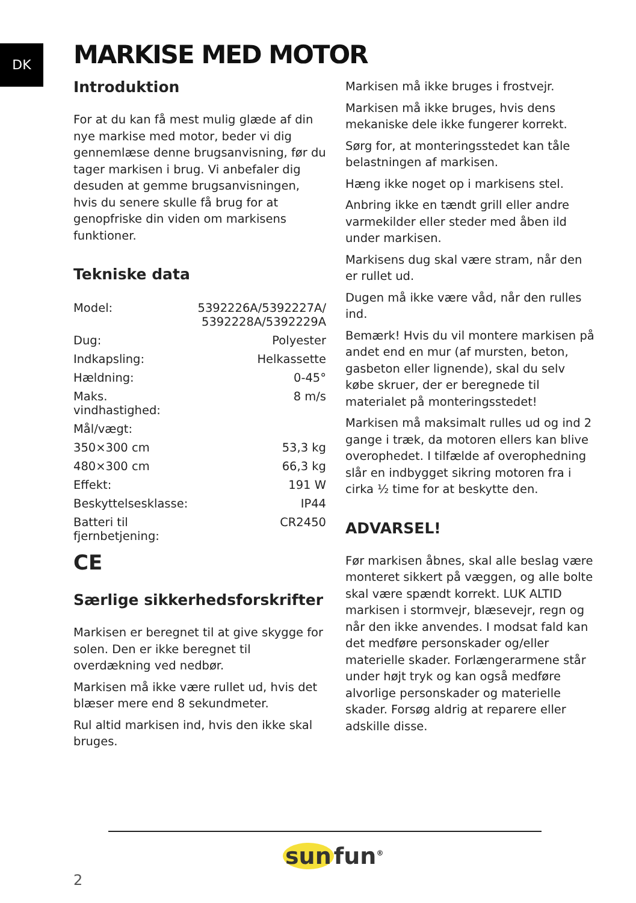DK MARKISE MED MOTOR
Introduktion
For at du kan få mest mulig glæde af din nye markise med motor, beder vi dig gennemlæse denne brugsanvisning, før du tager markisen i brug. Vi anbefaler dig desuden at gemme brugsanvisningen, hvis du senere skulle få brug for at genopfriske din viden om markisens funktioner.
Tekniske data
| Model: | 5392226A/5392227A/ 5392228A/5392229A |
| Dug: | Polyester |
| Indkapsling: | Helkassette |
| Hældning: | 0-45° |
| Maks. vindhastighed: | 8 m/s |
| Mål/vægt: | |
| 350×300 cm | 53,3 kg |
| 480×300 cm | 66,3 kg |
| Effekt: | 191 W |
| Beskyttelsesklasse: | IP44 |
| Batteri til fjernbetjening: | CR2450 |
CE
Særlige sikkerhedsforskrifter
Markisen er beregnet til at give skygge for solen. Den er ikke beregnet til overdækning ved nedbør.
Markisen må ikke være rullet ud, hvis det blæser mere end 8 sekundmeter.
Rul altid markisen ind, hvis den ikke skal bruges.
Markisen må ikke bruges i frostvejr.
Markisen må ikke bruges, hvis dens mekaniske dele ikke fungerer korrekt.
Sørg for, at monteringsstedet kan tåle belastningen af markisen.
Hæng ikke noget op i markisens stel.
Anbring ikke en tændt grill eller andre varmekilder eller steder med åben ild under markisen.
Markisens dug skal være stram, når den er rullet ud.
Dugen må ikke være våd, når den rulles ind.
Bemærk! Hvis du vil montere markisen på andet end en mur (af mursten, beton, gasbeton eller lignende), skal du selv købe skruer, der er beregnede til materialet på monteringsstedet!
Markisen må maksimalt rulles ud og ind 2 gange i træk, da motoren ellers kan blive overophedet. I tilfælde af overophedning slår en indbygget sikring motoren fra i cirka ½ time for at beskytte den.
ADVARSEL!
Før markisen åbnes, skal alle beslag være monteret sikkert på væggen, og alle bolte skal være spændt korrekt. LUK ALTID markisen i stormvejr, blæsevejr, regn og når den ikke anvendes. I modsat fald kan det medføre personskader og/eller materielle skader. Forlængerarmene står under højt tryk og kan også medføre alvorlige personskader og materielle skader. Forsøg aldrig at reparere eller adskille disse.
sun fun<sup>®</sup>
2